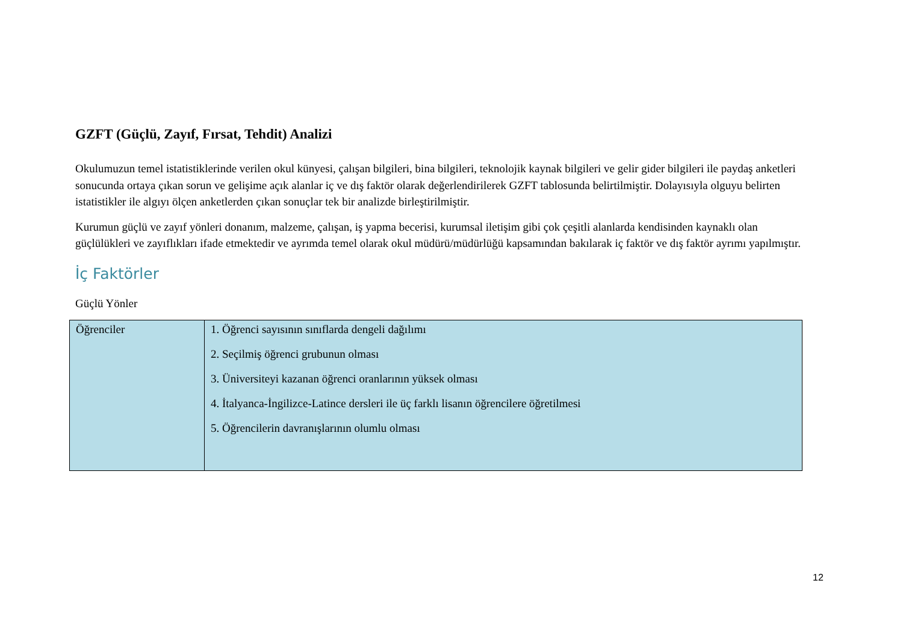GZFT (Güçlü, Zayıf, Fırsat, Tehdit) Analizi
Okulumuzun temel istatistiklerinde verilen okul künyesi, çalışan bilgileri, bina bilgileri, teknolojik kaynak bilgileri ve gelir gider bilgileri ile paydaş anketleri sonucunda ortaya çıkan sorun ve gelişime açık alanlar iç ve dış faktör olarak değerlendirilerek GZFT tablosunda belirtilmiştir. Dolayısıyla olguyu belirten istatistikler ile algıyı ölçen anketlerden çıkan sonuçlar tek bir analizde birleştirilmiştir.
Kurumun güçlü ve zayıf yönleri donanım, malzeme, çalışan, iş yapma becerisi, kurumsal iletişim gibi çok çeşitli alanlarda kendisinden kaynaklı olan güçlülükleri ve zayıflıkları ifade etmektedir ve ayrımda temel olarak okul müdürü/müdürlüğü kapsamından bakılarak iç faktör ve dış faktör ayrımı yapılmıştır.
İç Faktörler
Güçlü Yönler
| Öğrenciler | 1. Öğrenci sayısının sınıflarda dengeli dağılımı 2. Seçilmiş öğrenci grubunun olması 3. Üniversiteyi kazanan öğrenci oranlarının yüksek olması 4. İtalyanca-İngilizce-Latince dersleri ile üç farklı lisanın öğrencilere öğretilmesi 5. Öğrencilerin davranışlarının olumlu olması |
12